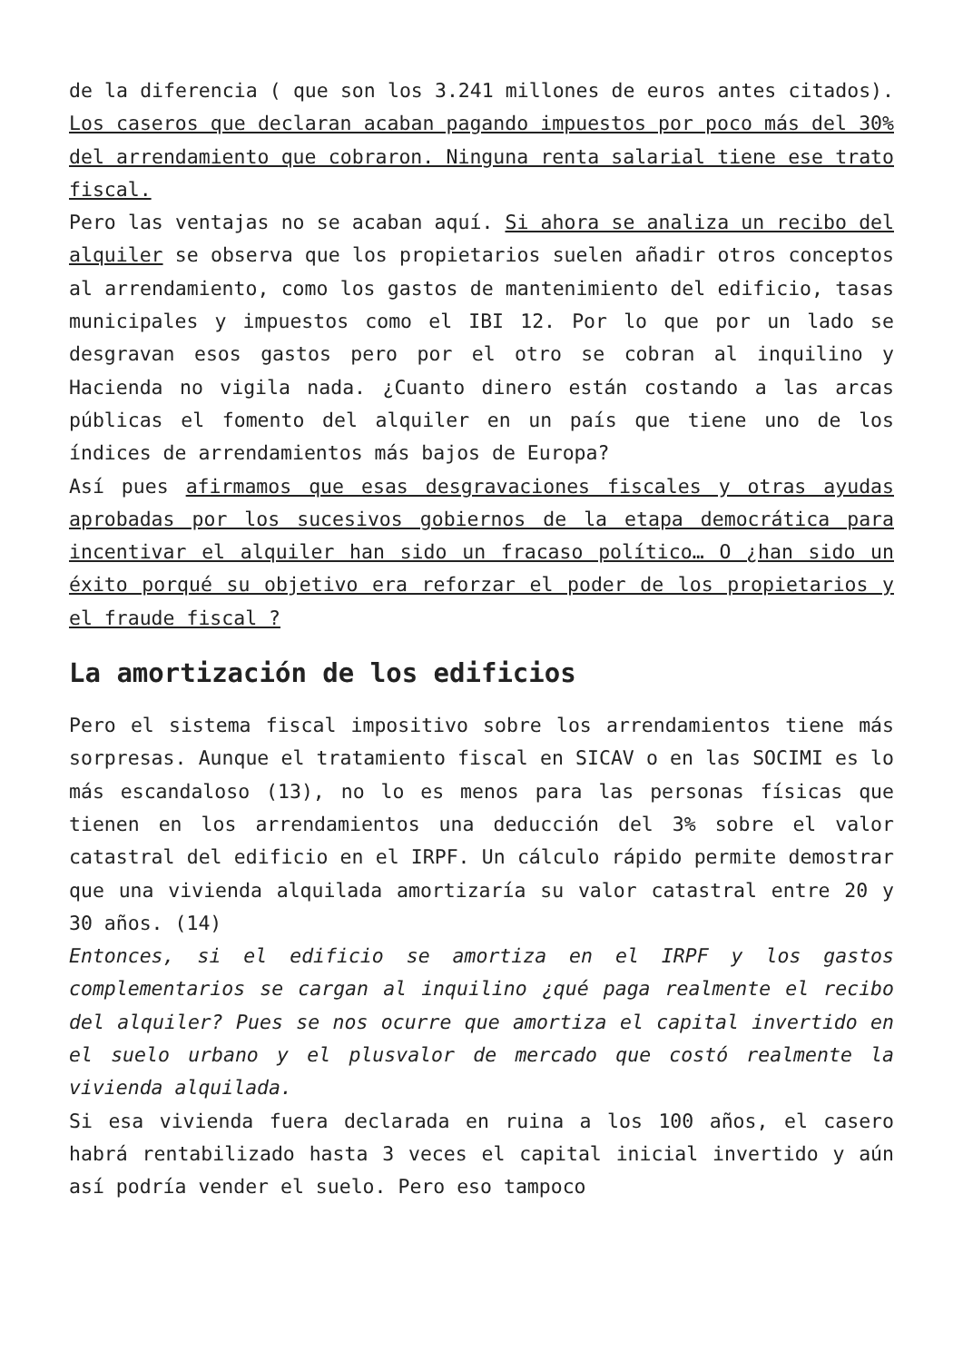de la diferencia ( que son los 3.241 millones de euros antes citados). Los caseros que declaran acaban pagando impuestos por poco más del 30% del arrendamiento que cobraron. Ninguna renta salarial tiene ese trato fiscal.
Pero las ventajas no se acaban aquí. Si ahora se analiza un recibo del alquiler se observa que los propietarios suelen añadir otros conceptos al arrendamiento, como los gastos de mantenimiento del edificio, tasas municipales y impuestos como el IBI 12. Por lo que por un lado se desgravan esos gastos pero por el otro se cobran al inquilino y Hacienda no vigila nada. ¿Cuanto dinero están costando a las arcas públicas el fomento del alquiler en un país que tiene uno de los índices de arrendamientos más bajos de Europa?
Así pues afirmamos que esas desgravaciones fiscales y otras ayudas aprobadas por los sucesivos gobiernos de la etapa democrática para incentivar el alquiler han sido un fracaso político… O ¿han sido un éxito porqué su objetivo era reforzar el poder de los propietarios y el fraude fiscal ?
La amortización de los edificios
Pero el sistema fiscal impositivo sobre los arrendamientos tiene más sorpresas. Aunque el tratamiento fiscal en SICAV o en las SOCIMI es lo más escandaloso (13), no lo es menos para las personas físicas que tienen en los arrendamientos una deducción del 3% sobre el valor catastral del edificio en el IRPF. Un cálculo rápido permite demostrar que una vivienda alquilada amortizaría su valor catastral entre 20 y 30 años. (14)
Entonces, si el edificio se amortiza en el IRPF y los gastos complementarios se cargan al inquilino ¿qué paga realmente el recibo del alquiler? Pues se nos ocurre que amortiza el capital invertido en el suelo urbano y el plusvalor de mercado que costó realmente la vivienda alquilada.
Si esa vivienda fuera declarada en ruina a los 100 años, el casero habrá rentabilizado hasta 3 veces el capital inicial invertido y aún así podría vender el suelo. Pero eso tampoco